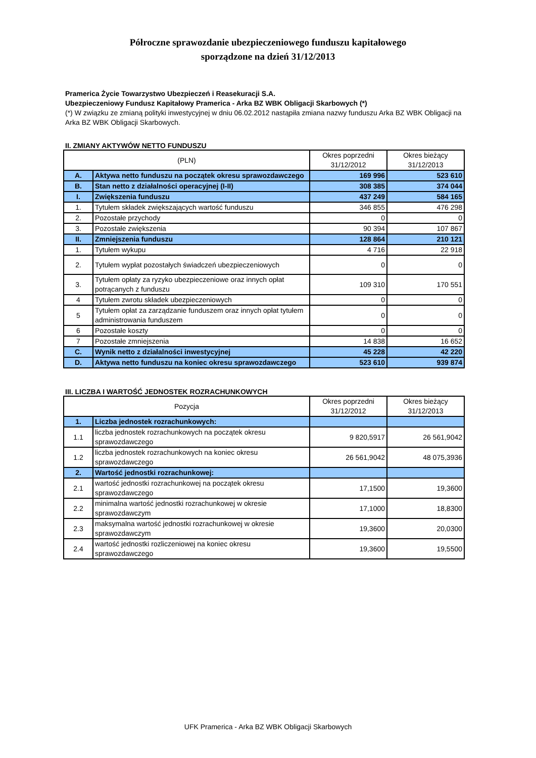Półroczne sprawozdanie ubezpieczeniowego funduszu kapitałowego
sporządzone na dzień 31/12/2013
Pramerica Życie Towarzystwo Ubezpieczeń i Reasekuracji S.A.
Ubezpieczeniowy Fundusz Kapitałowy Pramerica - Arka BZ WBK Obligacji Skarbowych (*)
(*) W związku ze zmianą polityki inwestycyjnej w dniu 06.02.2012 nastąpiła zmiana nazwy funduszu Arka BZ WBK Obligacji na Arka BZ WBK Obligacji Skarbowych.
II. ZMIANY AKTYWÓW NETTO FUNDUSZU
| (PLN) | | Okres poprzedni 31/12/2012 | Okres bieżący 31/12/2013 |
| --- | --- | --- | --- |
| A. | Aktywa netto funduszu na początek okresu sprawozdawczego | 169 996 | 523 610 |
| B. | Stan netto z działalności operacyjnej (I-II) | 308 385 | 374 044 |
| I. | Zwiększenia funduszu | 437 249 | 584 165 |
| 1. | Tytułem składek zwiększających wartość funduszu | 346 855 | 476 298 |
| 2. | Pozostałe przychody | 0 | 0 |
| 3. | Pozostałe zwiększenia | 90 394 | 107 867 |
| II. | Zmniejszenia funduszu | 128 864 | 210 121 |
| 1. | Tytułem wykupu | 4 716 | 22 918 |
| 2. | Tytułem wypłat pozostałych świadczeń ubezpieczeniowych | 0 | 0 |
| 3. | Tytułem opłaty za ryzyko ubezpieczeniowe oraz innych opłat potrącanych z funduszu | 109 310 | 170 551 |
| 4 | Tytułem zwrotu składek ubezpieczeniowych | 0 | 0 |
| 5 | Tytułem opłat za zarządzanie funduszem oraz innych opłat tytułem administrowania funduszem | 0 | 0 |
| 6 | Pozostałe koszty | 0 | 0 |
| 7 | Pozostałe zmniejszenia | 14 838 | 16 652 |
| C. | Wynik netto z działalności inwestycyjnej | 45 228 | 42 220 |
| D. | Aktywa netto funduszu na koniec okresu sprawozdawczego | 523 610 | 939 874 |
III. LICZBA I WARTOŚĆ JEDNOSTEK ROZRACHUNKOWYCH
| Pozycja | | Okres poprzedni 31/12/2012 | Okres bieżący 31/12/2013 |
| --- | --- | --- | --- |
| 1. | Liczba jednostek rozrachunkowych: | | |
| 1.1 | liczba jednostek rozrachunkowych na początek okresu sprawozdawczego | 9 820,5917 | 26 561,9042 |
| 1.2 | liczba jednostek rozrachunkowych na koniec okresu sprawozdawczego | 26 561,9042 | 48 075,3936 |
| 2. | Wartość jednostki rozrachunkowej: | | |
| 2.1 | wartość jednostki rozrachunkowej na początek okresu sprawozdawczego | 17,1500 | 19,3600 |
| 2.2 | minimalna wartość jednostki rozrachunkowej w okresie sprawozdawczym | 17,1000 | 18,8300 |
| 2.3 | maksymalna wartość jednostki rozrachunkowej w okresie sprawozdawczym | 19,3600 | 20,0300 |
| 2.4 | wartość jednostki rozliczeniowej na koniec okresu sprawozdawczego | 19,3600 | 19,5500 |
UFK Pramerica - Arka BZ WBK Obligacji Skarbowych